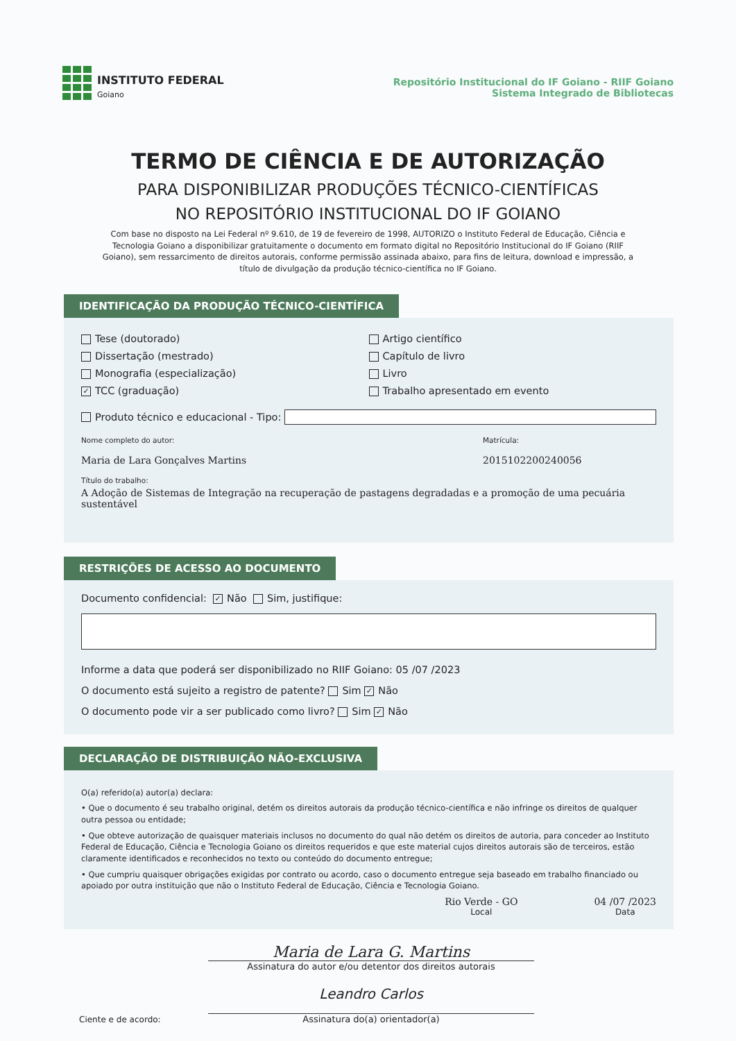INSTITUTO FEDERAL
Goiano
Repositório Institucional do IF Goiano - RIIF Goiano
Sistema Integrado de Bibliotecas
TERMO DE CIÊNCIA E DE AUTORIZAÇÃO
PARA DISPONIBILIZAR PRODUÇÕES TÉCNICO-CIENTÍFICAS
NO REPOSITÓRIO INSTITUCIONAL DO IF GOIANO
Com base no disposto na Lei Federal nº 9.610, de 19 de fevereiro de 1998, AUTORIZO o Instituto Federal de Educação, Ciência e Tecnologia Goiano a disponibilizar gratuitamente o documento em formato digital no Repositório Institucional do IF Goiano (RIIF Goiano), sem ressarcimento de direitos autorais, conforme permissão assinada abaixo, para fins de leitura, download e impressão, a título de divulgação da produção técnico-científica no IF Goiano.
IDENTIFICAÇÃO DA PRODUÇÃO TÉCNICO-CIENTÍFICA
Tese (doutorado)
Dissertação (mestrado)
Monografia (especialização)
✓ TCC (graduação)
Artigo científico
Capítulo de livro
Livro
Trabalho apresentado em evento
Produto técnico e educacional - Tipo:
Nome completo do autor:
Maria de Lara Gonçalves Martins
Matrícula:
2015102200240056
Título do trabalho:
A Adoção de Sistemas de Integração na recuperação de pastagens degradadas e a promoção de uma pecuária sustentável
RESTRIÇÕES DE ACESSO AO DOCUMENTO
Documento confidencial: ✓ Não Sim, justifique:
Informe a data que poderá ser disponibilizado no RIIF Goiano: 05 /07 /2023
O documento está sujeito a registro de patente? Sim ✓ Não
O documento pode vir a ser publicado como livro? Sim ✓ Não
DECLARAÇÃO DE DISTRIBUIÇÃO NÃO-EXCLUSIVA
O(a) referido(a) autor(a) declara:
• Que o documento é seu trabalho original, detém os direitos autorais da produção técnico-científica e não infringe os direitos de qualquer outra pessoa ou entidade;
• Que obteve autorização de quaisquer materiais inclusos no documento do qual não detém os direitos de autoria, para conceder ao Instituto Federal de Educação, Ciência e Tecnologia Goiano os direitos requeridos e que este material cujos direitos autorais são de terceiros, estão claramente identificados e reconhecidos no texto ou conteúdo do documento entregue;
• Que cumpriu quaisquer obrigações exigidas por contrato ou acordo, caso o documento entregue seja baseado em trabalho financiado ou apoiado por outra instituição que não o Instituto Federal de Educação, Ciência e Tecnologia Goiano.
Rio Verde - GO
Local
04 /07 /2023
Data
Maria de Lara G. Martins
Assinatura do autor e/ou detentor dos direitos autorais
Ciente e de acordo:
Leandro Carlos
Assinatura do(a) orientador(a)